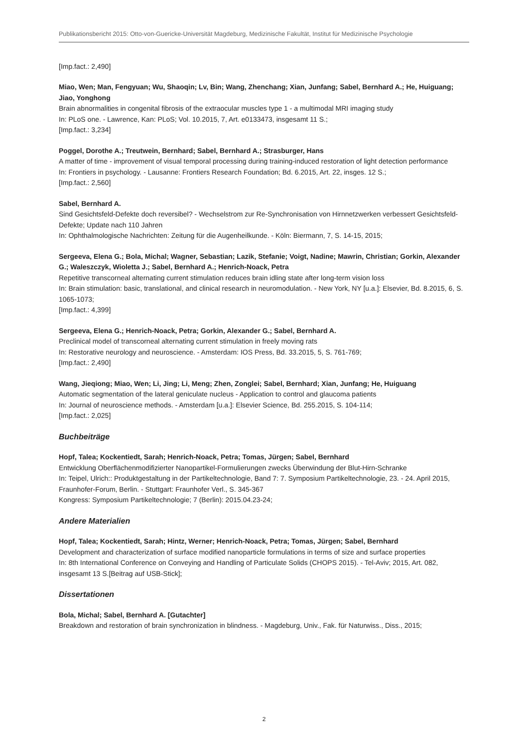Publikationsbericht 2015: Otto-von-Guericke-Universität Magdeburg, Medizinische Fakultät, Institut für Medizinische Psychologie
[Imp.fact.: 2,490]
Miao, Wen; Man, Fengyuan; Wu, Shaoqin; Lv, Bin; Wang, Zhenchang; Xian, Junfang; Sabel, Bernhard A.; He, Huiguang; Jiao, Yonghong
Brain abnormalities in congenital fibrosis of the extraocular muscles type 1 - a multimodal MRI imaging study
In: PLoS one. - Lawrence, Kan: PLoS; Vol. 10.2015, 7, Art. e0133473, insgesamt 11 S.;
[Imp.fact.: 3,234]
Poggel, Dorothe A.; Treutwein, Bernhard; Sabel, Bernhard A.; Strasburger, Hans
A matter of time - improvement of visual temporal processing during training-induced restoration of light detection performance
In: Frontiers in psychology. - Lausanne: Frontiers Research Foundation; Bd. 6.2015, Art. 22, insges. 12 S.;
[Imp.fact.: 2,560]
Sabel, Bernhard A.
Sind Gesichtsfeld-Defekte doch reversibel? - Wechselstrom zur Re-Synchronisation von Hirnnetzwerken verbessert Gesichtsfeld-Defekte; Update nach 110 Jahren
In: Ophthalmologische Nachrichten: Zeitung für die Augenheilkunde. - Köln: Biermann, 7, S. 14-15, 2015;
Sergeeva, Elena G.; Bola, Michal; Wagner, Sebastian; Lazik, Stefanie; Voigt, Nadine; Mawrin, Christian; Gorkin, Alexander G.; Waleszczyk, Wioletta J.; Sabel, Bernhard A.; Henrich-Noack, Petra
Repetitive transcorneal alternating current stimulation reduces brain idling state after long-term vision loss
In: Brain stimulation: basic, translational, and clinical research in neuromodulation. - New York, NY [u.a.]: Elsevier, Bd. 8.2015, 6, S. 1065-1073;
[Imp.fact.: 4,399]
Sergeeva, Elena G.; Henrich-Noack, Petra; Gorkin, Alexander G.; Sabel, Bernhard A.
Preclinical model of transcorneal alternating current stimulation in freely moving rats
In: Restorative neurology and neuroscience. - Amsterdam: IOS Press, Bd. 33.2015, 5, S. 761-769;
[Imp.fact.: 2,490]
Wang, Jieqiong; Miao, Wen; Li, Jing; Li, Meng; Zhen, Zonglei; Sabel, Bernhard; Xian, Junfang; He, Huiguang
Automatic segmentation of the lateral geniculate nucleus - Application to control and glaucoma patients
In: Journal of neuroscience methods. - Amsterdam [u.a.]: Elsevier Science, Bd. 255.2015, S. 104-114;
[Imp.fact.: 2,025]
Buchbeiträge
Hopf, Talea; Kockentiedt, Sarah; Henrich-Noack, Petra; Tomas, Jürgen; Sabel, Bernhard
Entwicklung Oberflächenmodifizierter Nanopartikel-Formulierungen zwecks Überwindung der Blut-Hirn-Schranke
In: Teipel, Ulrich:: Produktgestaltung in der Partikeltechnologie, Band 7: 7. Symposium Partikeltechnologie, 23. - 24. April 2015, Fraunhofer-Forum, Berlin. - Stuttgart: Fraunhofer Verl., S. 345-367
Kongress: Symposium Partikeltechnologie; 7 (Berlin): 2015.04.23-24;
Andere Materialien
Hopf, Talea; Kockentiedt, Sarah; Hintz, Werner; Henrich-Noack, Petra; Tomas, Jürgen; Sabel, Bernhard
Development and characterization of surface modified nanoparticle formulations in terms of size and surface properties
In: 8th International Conference on Conveying and Handling of Particulate Solids (CHOPS 2015). - Tel-Aviv; 2015, Art. 082, insgesamt 13 S.[Beitrag auf USB-Stick];
Dissertationen
Bola, Michal; Sabel, Bernhard A. [Gutachter]
Breakdown and restoration of brain synchronization in blindness. - Magdeburg, Univ., Fak. für Naturwiss., Diss., 2015;
2